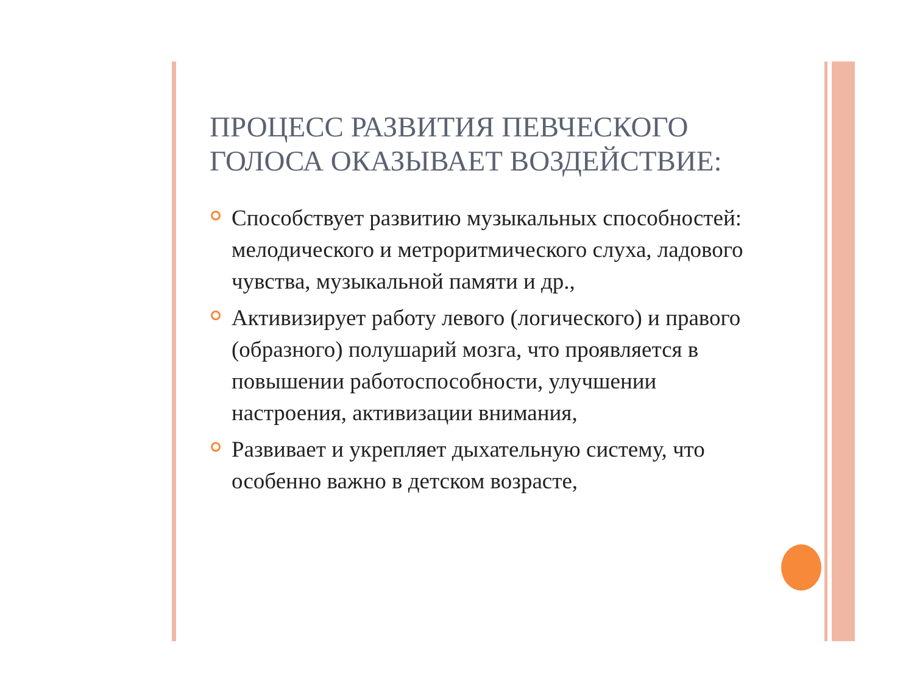ПРОЦЕСС РАЗВИТИЯ ПЕВЧЕСКОГО ГОЛОСА ОКАЗЫВАЕТ ВОЗДЕЙСТВИЕ:
Способствует развитию музыкальных способностей: мелодического и метроритмического слуха, ладового чувства, музыкальной памяти и др.,
Активизирует работу левого (логического) и правого (образного) полушарий мозга, что проявляется в повышении работоспособности, улучшении настроения, активизации внимания,
Развивает и укрепляет дыхательную систему, что особенно важно в детском возрасте,